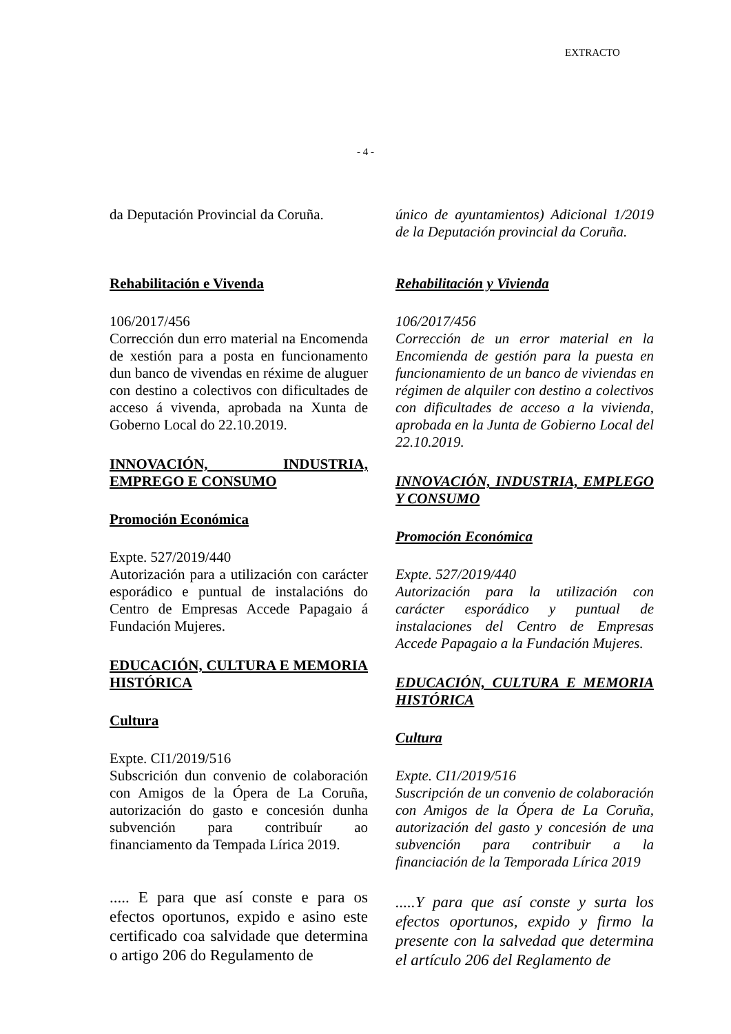EXTRACTO
- 4 -
da Deputación Provincial da Coruña.
Rehabilitación e Vivenda
106/2017/456
Corrección dun erro material na Encomenda de xestión para a posta en funcionamento dun banco de vivendas en réxime de aluguer con destino a colectivos con dificultades de acceso á vivenda, aprobada na Xunta de Goberno Local do 22.10.2019.
INNOVACIÓN, INDUSTRIA, EMPREGO E CONSUMO
Promoción Económica
Expte. 527/2019/440
Autorización para a utilización con carácter esporádico e puntual de instalacións do Centro de Empresas Accede Papagaio á Fundación Mujeres.
EDUCACIÓN, CULTURA E MEMORIA HISTÓRICA
Cultura
Expte. CI1/2019/516
Subscrición dun convenio de colaboración con Amigos de la Ópera de La Coruña, autorización do gasto e concesión dunha subvención para contribuír ao financiamento da Tempada Lírica 2019.
..... E para que así conste e para os efectos oportunos, expido e asino este certificado coa salvidade que determina o artigo 206 do Regulamento de
único de ayuntamientos) Adicional 1/2019 de la Deputación provincial da Coruña.
Rehabilitación y Vivienda
106/2017/456
Corrección de un error material en la Encomienda de gestión para la puesta en funcionamiento de un banco de viviendas en régimen de alquiler con destino a colectivos con dificultades de acceso a la vivienda, aprobada en la Junta de Gobierno Local del 22.10.2019.
INNOVACIÓN, INDUSTRIA, EMPLEGO Y CONSUMO
Promoción Económica
Expte. 527/2019/440
Autorización para la utilización con carácter esporádico y puntual de instalaciones del Centro de Empresas Accede Papagaio a la Fundación Mujeres.
EDUCACIÓN, CULTURA E MEMORIA HISTÓRICA
Cultura
Expte. CI1/2019/516
Suscripción de un convenio de colaboración con Amigos de la Ópera de La Coruña, autorización del gasto y concesión de una subvención para contribuir a la financiación de la Temporada Lírica 2019
.....Y para que así conste y surta los efectos oportunos, expido y firmo la presente con la salvedad que determina el artículo 206 del Reglamento de